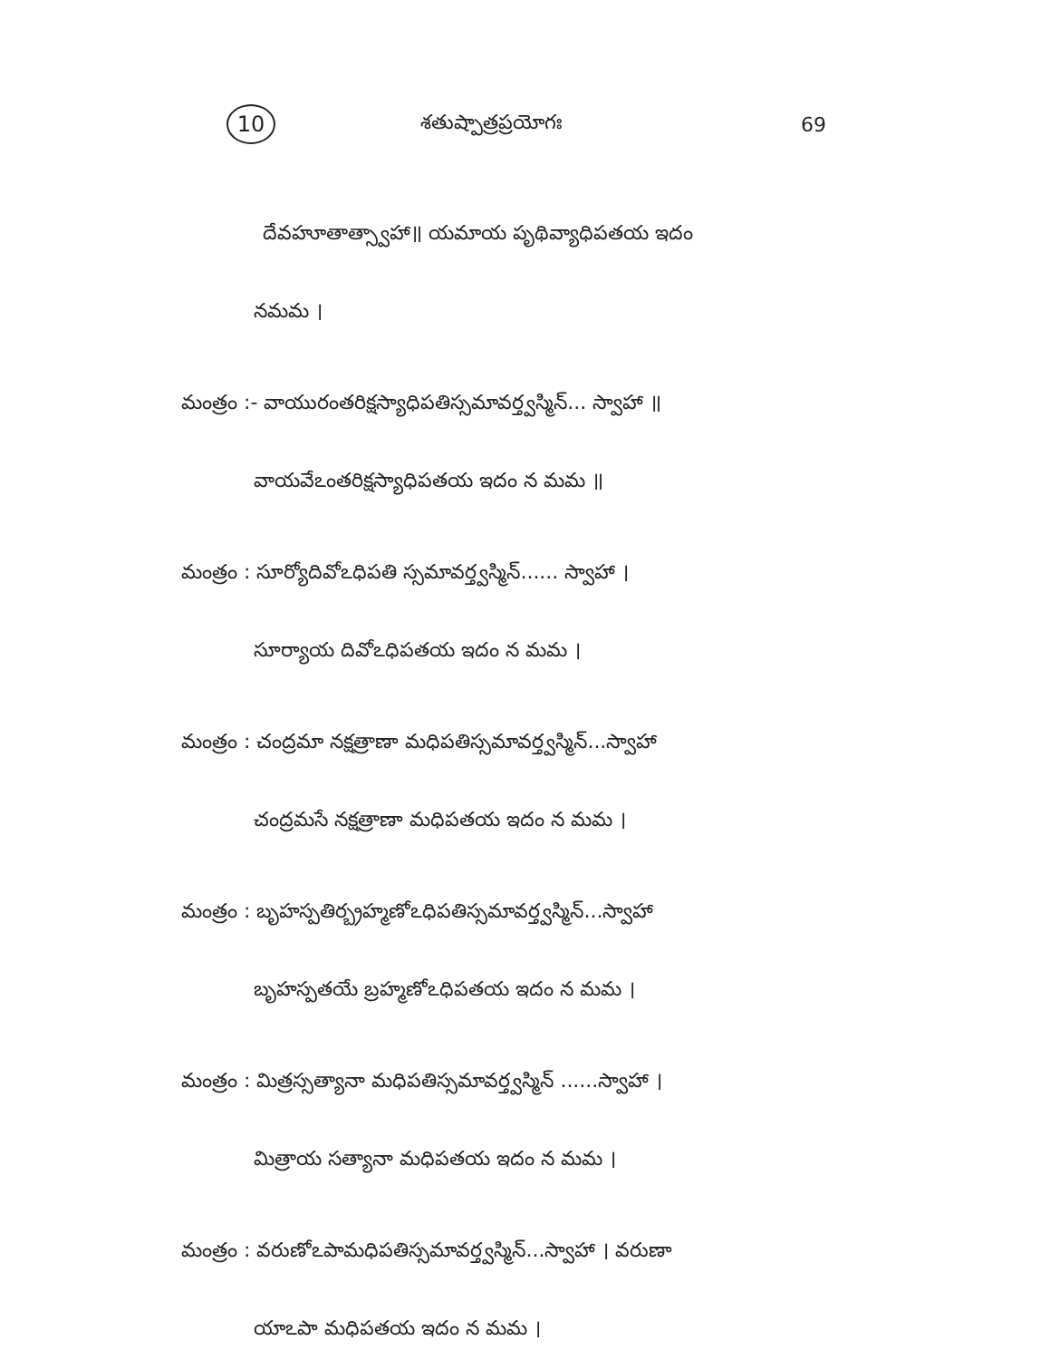10 శతుష్పాత్రప్రయోగః 69
దేవహూతాత్స్వాహా॥ యమాయ పృథివ్యాధిపతయ ఇదం
నమమ ।
మంత్రం :- వాయురంతరిక్షస్యాధిపతిస్సమావర్త్వస్మిన్... స్వాహా ॥
వాయవేఽంతరిక్షస్యాధిపతయ ఇదం న మమ ॥
మంత్రం : సూర్యోదివోఽధిపతి స్సమావర్త్వస్మిన్...... స్వాహా ।
సూర్యాయ దివోఽధిపతయ ఇదం న మమ ।
మంత్రం : చంద్రమా నక్షత్రాణా మధిపతిస్సమావర్త్వస్మిన్...స్వాహా
చంద్రమసే నక్షత్రాణా మధిపతయ ఇదం న మమ ।
మంత్రం : బృహస్పతిర్బ్రహ్మణోఽధిపతిస్సమావర్త్వస్మిన్...స్వాహా
బృహస్పతయే బ్రహ్మణోఽధిపతయ ఇదం న మమ ।
మంత్రం : మిత్రస్సత్యానా మధిపతిస్సమావర్త్వస్మిన్ ......స్వాహా ।
మిత్రాయ సత్యానా మధిపతయ ఇదం న మమ ।
మంత్రం : వరుణోఽపామధిపతిస్సమావర్త్వస్మిన్...స్వాహా । వరుణా
యాఽపా మధిపతయ ఇదం న మమ ।